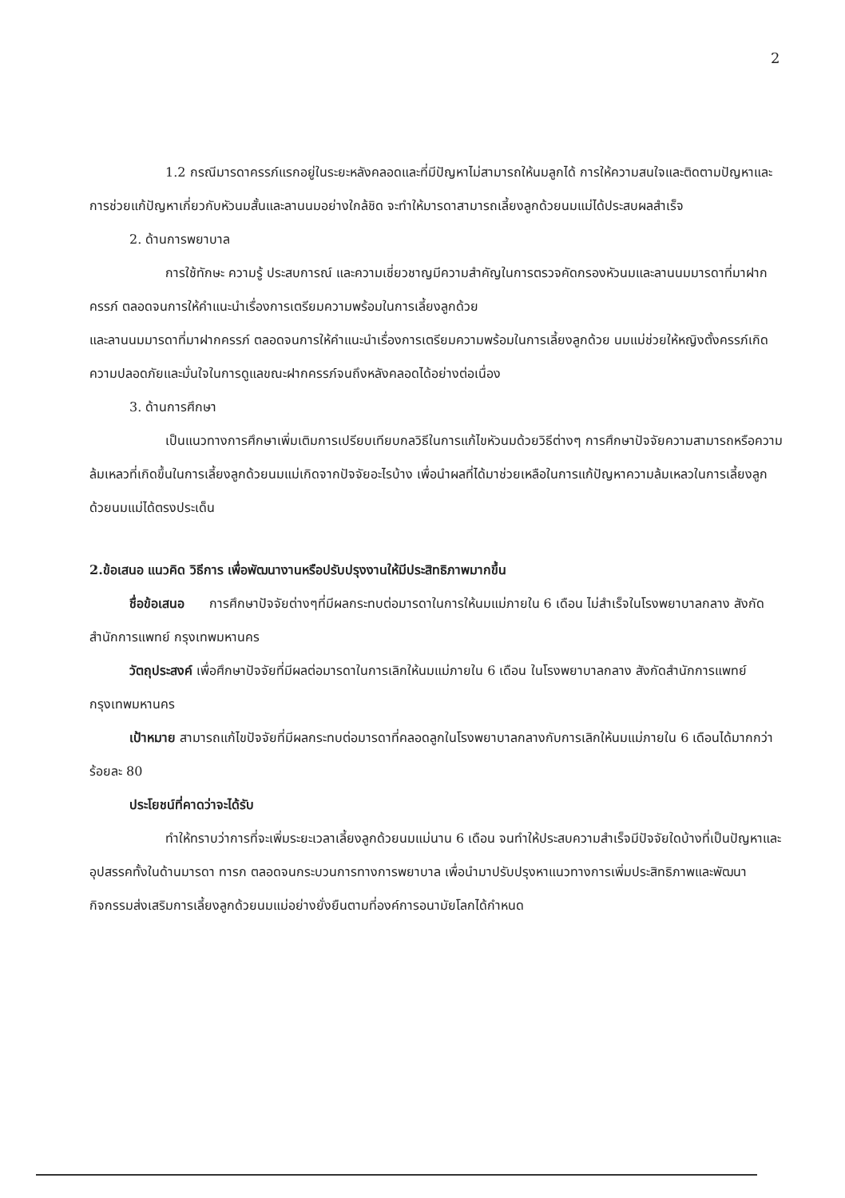2
1.2 กรณีมารดาครรภ์แรกอยู่ในระยะหลังคลอดและที่มีปัญหาไม่สามารถให้นมลูกได้ การให้ความสนใจและติดตามปัญหาและการช่วยแก้ปัญหาเกี่ยวกับหัวนมสั้นและลานนมอย่างใกล้ชิด จะทำให้มารดาสามารถเลี้ยงลูกด้วยนมแม่ได้ประสบผลสำเร็จ
2. ด้านการพยาบาล
การใช้ทักษะ ความรู้ ประสบการณ์ และความเชี่ยวชาญมีความสำคัญในการตรวจคัดกรองหัวนมและลานนมมารดาที่มาฝากครรภ์ ตลอดจนการให้คำแนะนำเรื่องการเตรียมความพร้อมในการเลี้ยงลูกด้วย
และลานนมมารดาที่มาฝากครรภ์ ตลอดจนการให้คำแนะนำเรื่องการเตรียมความพร้อมในการเลี้ยงลูกด้วย นมแม่ช่วยให้หญิงตั้งครรภ์เกิดความปลอดภัยและมั่นใจในการดูแลขณะฝากครรภ์จนถึงหลังคลอดได้อย่างต่อเนื่อง
3. ด้านการศึกษา
เป็นแนวทางการศึกษาเพิ่มเติมการเปรียบเทียบกลวิธีในการแก้ไขหัวนมด้วยวิธีต่างๆ การศึกษาปัจจัยความสามารถหรือความล้มเหลวที่เกิดขึ้นในการเลี้ยงลูกด้วยนมแม่เกิดจากปัจจัยอะไรบ้าง เพื่อนำผลที่ได้มาช่วยเหลือในการแก้ปัญหาความล้มเหลวในการเลี้ยงลูกด้วยนมแม่ได้ตรงประเด็น
2.ข้อเสนอ แนวคิด วิธีการ เพื่อพัฒนางานหรือปรับปรุงงานให้มีประสิทธิภาพมากขึ้น
ชื่อข้อเสนอ การศึกษาปัจจัยต่างๆที่มีผลกระทบต่อมารดาในการให้นมแม่ภายใน 6 เดือน ไม่สำเร็จในโรงพยาบาลกลาง สังกัดสำนักการแพทย์ กรุงเทพมหานคร
วัตถุประสงค์ เพื่อศึกษาปัจจัยที่มีผลต่อมารดาในการเลิกให้นมแม่ภายใน 6 เดือน ในโรงพยาบาลกลาง สังกัดสำนักการแพทย์ กรุงเทพมหานคร
เป้าหมาย สามารถแก้ไขปัจจัยที่มีผลกระทบต่อมารดาที่คลอดลูกในโรงพยาบาลกลางกับการเลิกให้นมแม่ภายใน 6 เดือนได้มากกว่า ร้อยละ 80
ประโยชน์ที่คาดว่าจะได้รับ
ทำให้ทราบว่าการที่จะเพิ่มระยะเวลาเลี้ยงลูกด้วยนมแม่นาน 6 เดือน จนทำให้ประสบความสำเร็จมีปัจจัยใดบ้างที่เป็นปัญหาและอุปสรรคทั้งในด้านมารดา ทารก ตลอดจนกระบวนการทางการพยาบาล เพื่อนำมาปรับปรุงหาแนวทางการเพิ่มประสิทธิภาพและพัฒนากิจกรรมส่งเสริมการเลี้ยงลูกด้วยนมแม่อย่างยั่งยืนตามที่องค์การอนามัยโลกได้กำหนด